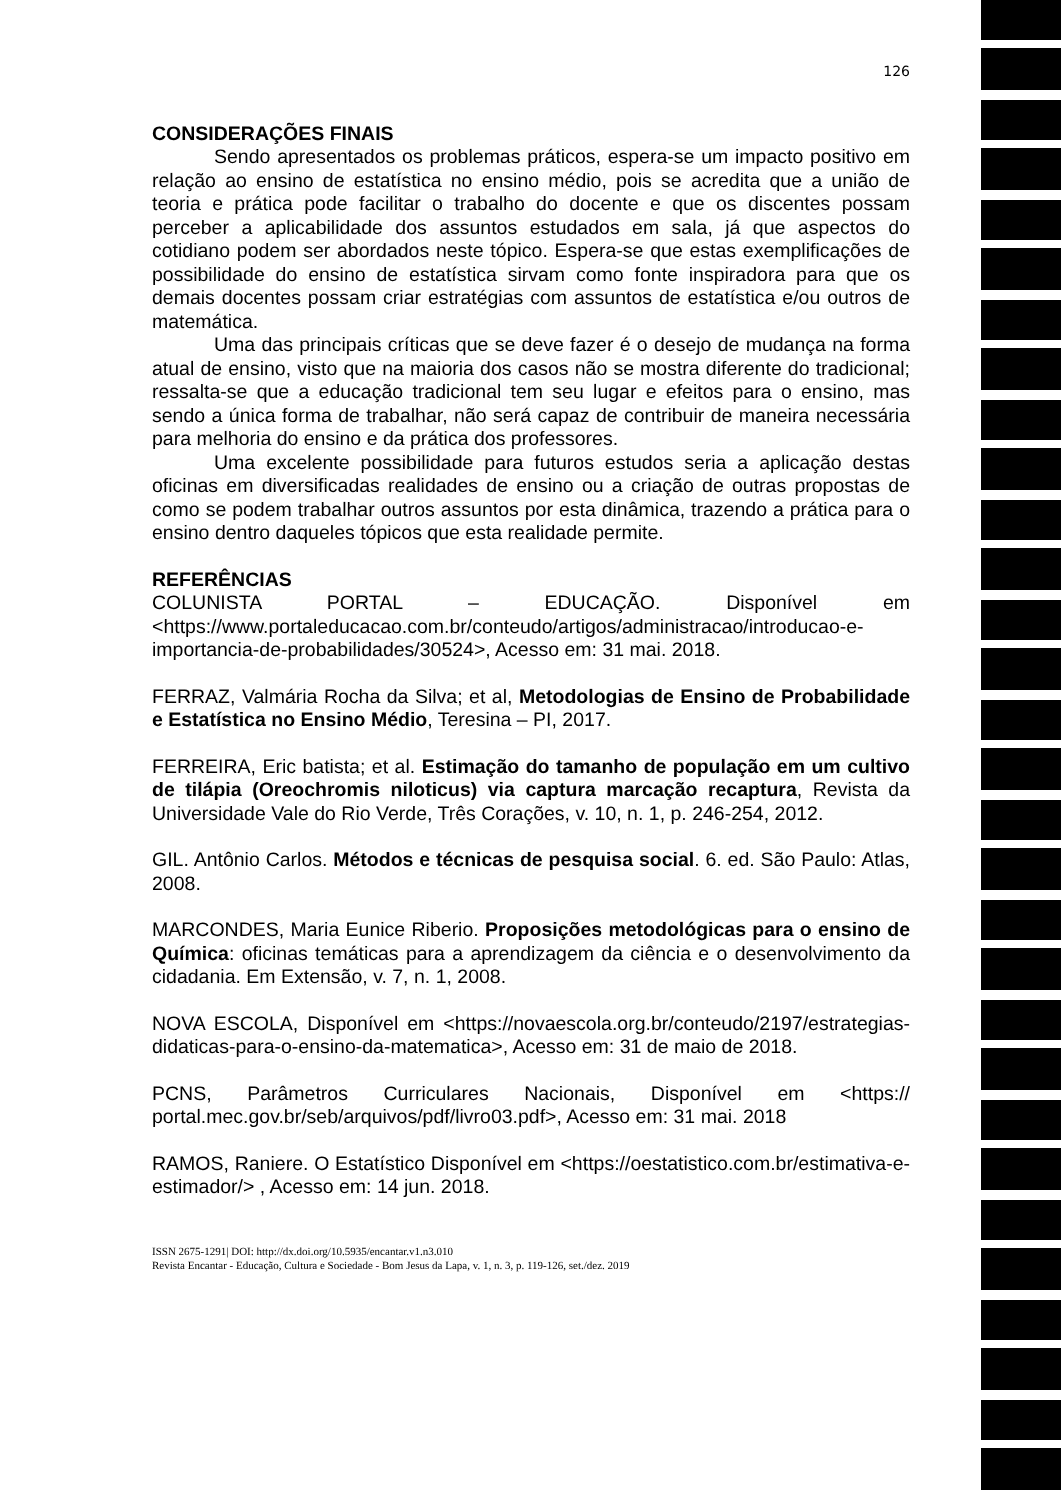126
CONSIDERAÇÕES FINAIS
Sendo apresentados os problemas práticos, espera-se um impacto positivo em relação ao ensino de estatística no ensino médio, pois se acredita que a união de teoria e prática pode facilitar o trabalho do docente e que os discentes possam perceber a aplicabilidade dos assuntos estudados em sala, já que aspectos do cotidiano podem ser abordados neste tópico. Espera-se que estas exemplificações de possibilidade do ensino de estatística sirvam como fonte inspiradora para que os demais docentes possam criar estratégias com assuntos de estatística e/ou outros de matemática.
Uma das principais críticas que se deve fazer é o desejo de mudança na forma atual de ensino, visto que na maioria dos casos não se mostra diferente do tradicional; ressalta-se que a educação tradicional tem seu lugar e efeitos para o ensino, mas sendo a única forma de trabalhar, não será capaz de contribuir de maneira necessária para melhoria do ensino e da prática dos professores.
Uma excelente possibilidade para futuros estudos seria a aplicação destas oficinas em diversificadas realidades de ensino ou a criação de outras propostas de como se podem trabalhar outros assuntos por esta dinâmica, trazendo a prática para o ensino dentro daqueles tópicos que esta realidade permite.
REFERÊNCIAS
COLUNISTA PORTAL – EDUCAÇÃO. Disponível em <https://www.portaleducacao.com.br/conteudo/artigos/administracao/introducao-e-importancia-de-probabilidades/30524>, Acesso em: 31 mai. 2018.
FERRAZ, Valmária Rocha da Silva; et al, Metodologias de Ensino de Probabilidade e Estatística no Ensino Médio, Teresina – PI, 2017.
FERREIRA, Eric batista; et al. Estimação do tamanho de população em um cultivo de tilápia (Oreochromis niloticus) via captura marcação recaptura, Revista da Universidade Vale do Rio Verde, Três Corações, v. 10, n. 1, p. 246-254, 2012.
GIL. Antônio Carlos. Métodos e técnicas de pesquisa social. 6. ed. São Paulo: Atlas, 2008.
MARCONDES, Maria Eunice Riberio. Proposições metodológicas para o ensino de Química: oficinas temáticas para a aprendizagem da ciência e o desenvolvimento da cidadania. Em Extensão, v. 7, n. 1, 2008.
NOVA ESCOLA, Disponível em <https://novaescola.org.br/conteudo/2197/estrategias-didaticas-para-o-ensino-da-matematica>, Acesso em: 31 de maio de 2018.
PCNS, Parâmetros Curriculares Nacionais, Disponível em <https:// portal.mec.gov.br/seb/arquivos/pdf/livro03.pdf>, Acesso em: 31 mai. 2018
RAMOS, Raniere. O Estatístico Disponível em <https://oestatistico.com.br/estimativa-e-estimador/> , Acesso em: 14 jun. 2018.
ISSN 2675-1291| DOI: http://dx.doi.org/10.5935/encantar.v1.n3.010
Revista Encantar - Educação, Cultura e Sociedade - Bom Jesus da Lapa, v. 1, n. 3, p. 119-126, set./dez. 2019